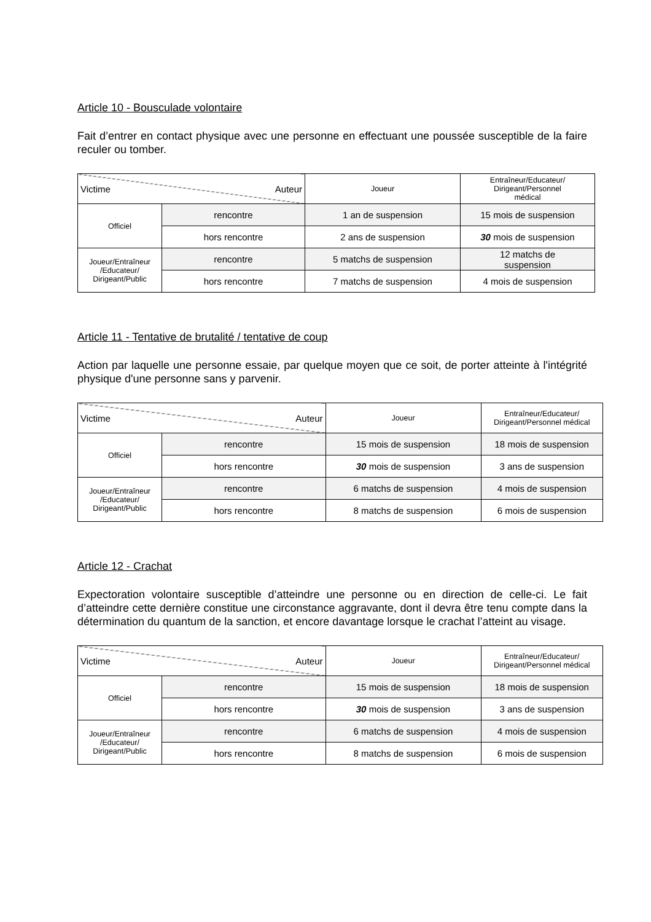Article 10 - Bousculade volontaire
Fait d’entrer en contact physique avec une personne en effectuant une poussée susceptible de la faire reculer ou tomber.
| Victime Auteur | | Joueur | Entraîneur/Educateur/ Dirigeant/Personnel médical |
| Officiel | rencontre | 1 an de suspension | 15 mois de suspension |
| | hors rencontre | 2 ans de suspension | 30 mois de suspension |
| Joueur/Entraîneur /Educateur/ Dirigeant/Public | rencontre | 5 matchs de suspension | 12 matchs de suspension |
| | hors rencontre | 7 matchs de suspension | 4 mois de suspension |
Article 11 - Tentative de brutalité / tentative de coup
Action par laquelle une personne essaie, par quelque moyen que ce soit, de porter atteinte à l'intégrité physique d'une personne sans y parvenir.
| Victime Auteur | | Joueur | Entraîneur/Educateur/ Dirigeant/Personnel médical |
| Officiel | rencontre | 15 mois de suspension | 18 mois de suspension |
| | hors rencontre | 30 mois de suspension | 3 ans de suspension |
| Joueur/Entraîneur /Educateur/ Dirigeant/Public | rencontre | 6 matchs de suspension | 4 mois de suspension |
| | hors rencontre | 8 matchs de suspension | 6 mois de suspension |
Article 12 - Crachat
Expectoration volontaire susceptible d’atteindre une personne ou en direction de celle-ci. Le fait d’atteindre cette dernière constitue une circonstance aggravante, dont il devra être tenu compte dans la détermination du quantum de la sanction, et encore davantage lorsque le crachat l’atteint au visage.
| Victime Auteur | | Joueur | Entraîneur/Educateur/ Dirigeant/Personnel médical |
| Officiel | rencontre | 15 mois de suspension | 18 mois de suspension |
| | hors rencontre | 30 mois de suspension | 3 ans de suspension |
| Joueur/Entraîneur /Educateur/ Dirigeant/Public | rencontre | 6 matchs de suspension | 4 mois de suspension |
| | hors rencontre | 8 matchs de suspension | 6 mois de suspension |